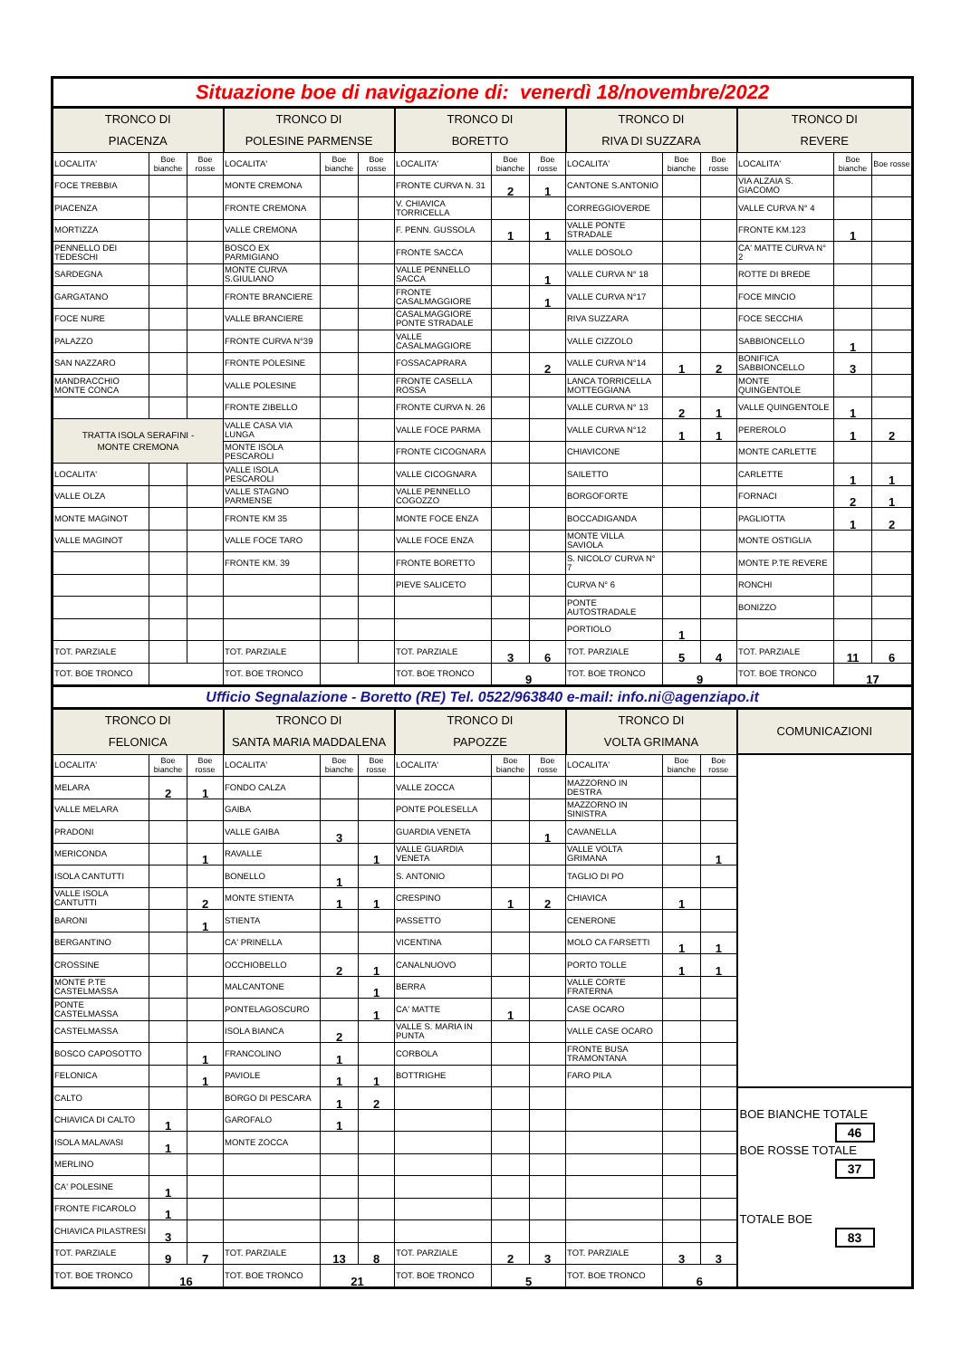| Situazione boe di navigazione di: venerdì 18/novembre/2022 | | | | | | | | | | | | | | |
| TRONCO DI PIACENZA | | | TRONCO DI POLESINE PARMENSE | | | TRONCO DI BORETTO | | | TRONCO DI RIVA DI SUZZARA | | | TRONCO DI REVERE | | |
| LOCALITA' | Boe bianche | Boe rosse | LOCALITA' | Boe bianche | Boe rosse | LOCALITA' | Boe bianche | Boe rosse | LOCALITA' | Boe bianche | Boe rosse | LOCALITA' | Boe bianche | Boe rosse |
| FOCE TREBBIA | | | MONTE CREMONA | | | FRONTE CURVA N. 31 | 2 | 1 | CANTONE S.ANTONIO | | | VIA ALZAIA S. GIACOMO | | |
| PIACENZA | | | FRONTE CREMONA | | | V. CHIAVICA TORRICELLA | | | CORREGGIOVERDE | | | VALLE CURVA N° 4 | | |
| MORTIZZA | | | VALLE CREMONA | | | F. PENN. GUSSOLA | 1 | 1 | VALLE PONTE STRADALE | | | FRONTE KM.123 | 1 | |
| PENNELLO DEI TEDESCHI | | | BOSCO EX PARMIGIANO | | | FRONTE SACCA | | | VALLE DOSOLO | | | CA' MATTE CURVA N° 2 | | |
| SARDEGNA | | | MONTE CURVA S.GIULIANO | | | VALLE PENNELLO SACCA | | 1 | VALLE CURVA N° 18 | | | ROTTE DI BREDE | | |
| GARGATANO | | | FRONTE BRANCIERE | | | FRONTE CASALMAGGIORE | | 1 | VALLE CURVA N°17 | | | FOCE MINCIO | | |
| FOCE NURE | | | VALLE BRANCIERE | | | CASALMAGGIORE PONTE STRADALE | | | RIVA SUZZARA | | | FOCE SECCHIA | | |
| PALAZZO | | | FRONTE CURVA N°39 | | | VALLE CASALMAGGIORE | | | VALLE CIZZOLO | | | SABBIONCELLO | 1 | |
| SAN NAZZARO | | | FRONTE POLESINE | | | FOSSACAPRARA | | 2 | VALLE CURVA N°14 | 1 | 2 | BONIFICA SABBIONCELLO | 3 | |
| MANDRACCHIO MONTE CONCA | | | VALLE POLESINE | | | FRONTE CASELLA ROSSA | | | LANCA TORRICELLA MOTTEGGIANA | | | MONTE QUINGENTOLE | | |
| | | | FRONTE ZIBELLO | | | FRONTE CURVA N. 26 | | | VALLE CURVA N° 13 | 2 | 1 | VALLE QUINGENTOLE | 1 | |
| TRATTA ISOLA SERAFINI - MONTE CREMONA | | | VALLE CASA VIA LUNGA | | | VALLE FOCE PARMA | | | VALLE CURVA N°12 | 1 | 1 | PEREROLO | 1 | 2 |
| | | | MONTE ISOLA PESCAROLI | | | FRONTE CICOGNARA | | | CHIAVICONE | | | MONTE CARLETTE | | |
| LOCALITA' | | | VALLE ISOLA PESCAROLI | | | VALLE CICOGNARA | | | SAILETTO | | | CARLETTE | 1 | 1 |
| VALLE OLZA | | | VALLE STAGNO PARMENSE | | | VALLE PENNELLO COGOZZO | | | BORGOFORTE | | | FORNACI | 2 | 1 |
| MONTE MAGINOT | | | FRONTE KM 35 | | | MONTE FOCE ENZA | | | BOCCADIGANDA | | | PAGLIOTTA | 1 | 2 |
| VALLE MAGINOT | | | VALLE FOCE TARO | | | VALLE FOCE ENZA | | | MONTE VILLA SAVIOLA | | | MONTE OSTIGLIA | | |
| | | | FRONTE KM. 39 | | | FRONTE BORETTO | | | S. NICOLO' CURVA N° 7 | | | MONTE P.TE REVERE | | |
| | | | | | | PIEVE SALICETO | | | CURVA N° 6 | | | RONCHI | | |
| | | | | | | | | | PONTE AUTOSTRADALE | | | BONIZZO | | |
| | | | | | | | | | PORTIOLO | 1 | | | | |
| TOT. PARZIALE | | | TOT. PARZIALE | | | TOT. PARZIALE | 3 | 6 | TOT. PARZIALE | 5 | 4 | TOT. PARZIALE | 11 | 6 |
| TOT. BOE TRONCO | | | TOT. BOE TRONCO | | | TOT. BOE TRONCO | 9 | | TOT. BOE TRONCO | 9 | | TOT. BOE TRONCO | 17 | |
| Ufficio Segnalazione - Boretto (RE) Tel. 0522/963840 e-mail: info.ni@agenziapo.it | | | | | | | | | | | | | | |
| TRONCO DI FELONICA | | | TRONCO DI SANTA MARIA MADDALENA | | | TRONCO DI PAPOZZE | | | TRONCO DI VOLTA GRIMANA | | | COMUNICAZIONI | | |
| LOCALITA' | Boe bianche | Boe rosse | LOCALITA' | Boe bianche | Boe rosse | LOCALITA' | Boe bianche | Boe rosse | LOCALITA' | Boe bianche | Boe rosse | | | |
| MELARA | 2 | 1 | FONDO CALZA | | | VALLE ZOCCA | | | MAZZORNO IN DESTRA | | | | | |
| VALLE MELARA | | | GAIBA | | | PONTE POLESELLA | | | MAZZORNO IN SINISTRA | | | | | |
| PRADONI | | | VALLE GAIBA | 3 | | GUARDIA VENETA | | 1 | CAVANELLA | | | | | |
| MERICONDA | | 1 | RAVALLE | | 1 | VALLE GUARDIA VENETA | | | VALLE VOLTA GRIMANA | | 1 | | | |
| ISOLA CANTUTTI | | | BONELLO | 1 | | S. ANTONIO | | | TAGLIO DI PO | | | | | |
| VALLE ISOLA CANTUTTI | | 2 | MONTE STIENTA | 1 | 1 | CRESPINO | 1 | 2 | CHIAVICA | 1 | | | | |
| BARONI | | 1 | STIENTA | | | PASSETTO | | | CENERONE | | | | | |
| BERGANTINO | | | CA' PRINELLA | | | VICENTINA | | | MOLO CA FARSETTI | 1 | 1 | | | |
| CROSSINE | | | OCCHIOBELLO | 2 | 1 | CANALNUOVO | | | PORTO TOLLE | 1 | 1 | | | |
| MONTE P.TE CASTELMASSA | | | MALCANTONE | | 1 | BERRA | | | VALLE CORTE FRATERNA | | | | | |
| PONTE CASTELMASSA | | | PONTELAGOSCURO | | 1 | CA' MATTE | 1 | | CASE OCARO | | | | | |
| CASTELMASSA | | | ISOLA BIANCA | 2 | | VALLE S. MARIA IN PUNTA | | | VALLE CASE OCARO | | | | | |
| BOSCO CAPOSOTTO | | 1 | FRANCOLINO | 1 | | CORBOLA | | | FRONTE BUSA TRAMONTANA | | | | | |
| FELONICA | | 1 | PAVIOLE | 1 | 1 | BOTTRIGHE | | | FARO PILA | | | | | |
| CALTO | | | BORGO DI PESCARA | 1 | 2 | | | | | | | BOE BIANCHE TOTALE 46 BOE ROSSE TOTALE 37 TOTALE BOE 83 | | |
| CHIAVICA DI CALTO | 1 | | GAROFALO | 1 | | | | | | | | | | |
| ISOLA MALAVASI | 1 | | MONTE ZOCCA | | | | | | | | | | | |
| MERLINO | | | | | | | | | | | | | | |
| CA' POLESINE | 1 | | | | | | | | | | | | | |
| FRONTE FICAROLO | 1 | | | | | | | | | | | | | |
| CHIAVICA PILASTRESI | 3 | | | | | | | | | | | | | |
| TOT. PARZIALE | 9 | 7 | TOT. PARZIALE | 13 | 8 | TOT. PARZIALE | 2 | 3 | TOT. PARZIALE | 3 | 3 | | | |
| TOT. BOE TRONCO | 16 | | TOT. BOE TRONCO | 21 | | TOT. BOE TRONCO | 5 | | TOT. BOE TRONCO | 6 | | | | |